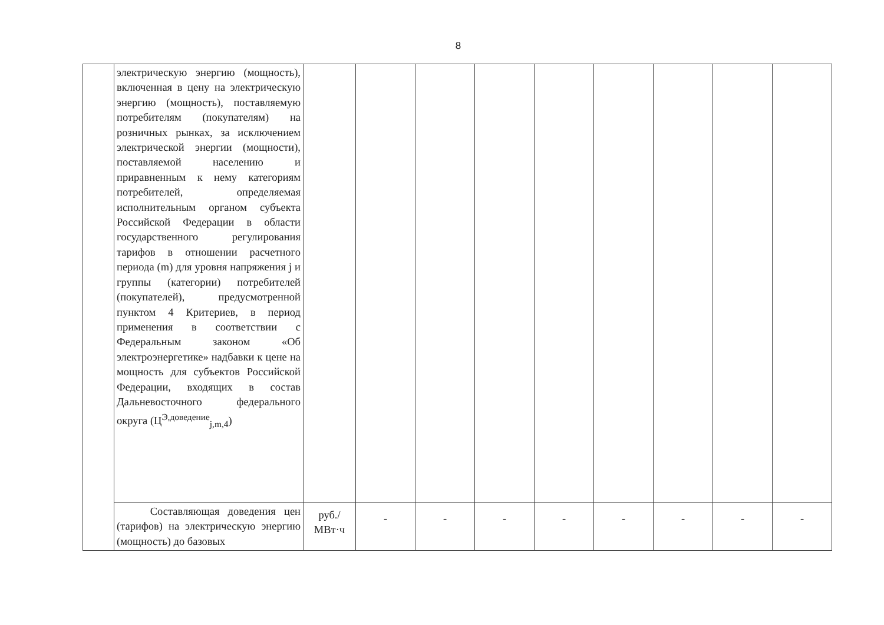8
| | электрическую энергию (мощность), включенная в цену на электрическую энергию (мощность), поставляемую потребителям (покупателям) на розничных рынках, за исключением электрической энергии (мощности), поставляемой населению и приравненным к нему категориям потребителей, определяемая исполнительным органом субъекта Российской Федерации в области государственного регулирования тарифов в отношении расчетного периода (m) для уровня напряжения j и группы (категории) потребителей (покупателей), предусмотренной пунктом 4 Критериев, в период применения в соответствии с Федеральным законом «Об электроэнергетике» надбавки к цене на мощность для субъектов Российской Федерации, входящих в состав Дальневосточного федерального округа (Ц<sup>Э,доведение</sup><sub>j,m,4</sub>) | | | | | | | | | |
| | Составляющая доведения цен (тарифов) на электрическую энергию (мощность) до базовых | руб./ МВт·ч | - | - | - | - | - | - | - | - |